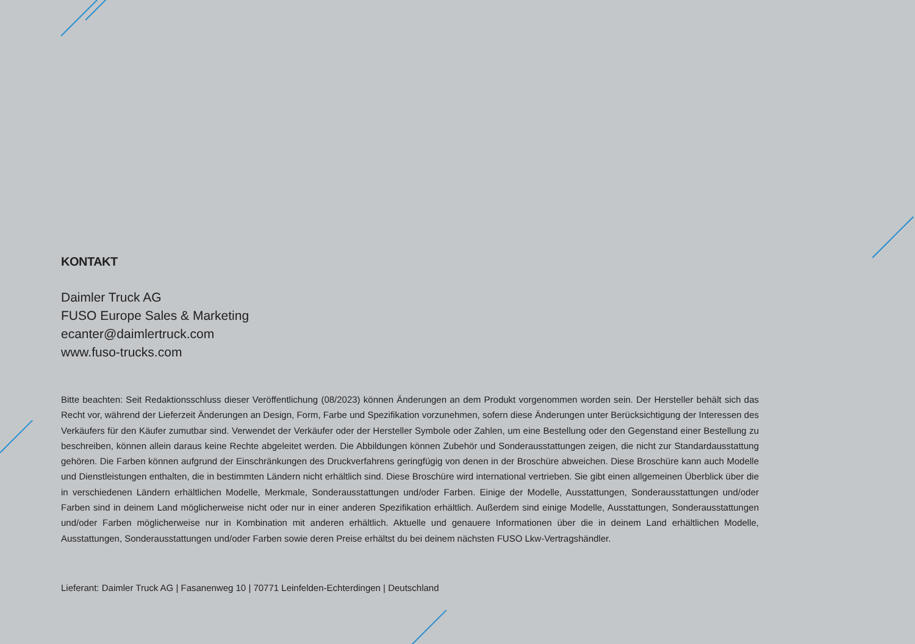KONTAKT
Daimler Truck AG
FUSO Europe Sales & Marketing
ecanter@daimlertruck.com
www.fuso-trucks.com
Bitte beachten: Seit Redaktionsschluss dieser Veröffentlichung (08/2023) können Änderungen an dem Produkt vorgenommen worden sein. Der Hersteller behält sich das Recht vor, während der Lieferzeit Änderungen an Design, Form, Farbe und Spezifikation vorzunehmen, sofern diese Änderungen unter Berücksichtigung der Interessen des Verkäufers für den Käufer zumutbar sind. Verwendet der Verkäufer oder der Hersteller Symbole oder Zahlen, um eine Bestellung oder den Gegenstand einer Bestellung zu beschreiben, können allein daraus keine Rechte abgeleitet werden. Die Abbildungen können Zubehör und Sonderausstattungen zeigen, die nicht zur Standardausstattung gehören. Die Farben können aufgrund der Einschränkungen des Druckverfahrens geringfügig von denen in der Broschüre abweichen. Diese Broschüre kann auch Modelle und Dienstleistungen enthalten, die in bestimmten Ländern nicht erhältlich sind. Diese Broschüre wird international vertrieben. Sie gibt einen allgemeinen Überblick über die in verschiedenen Ländern erhältlichen Modelle, Merkmale, Sonderausstattungen und/oder Farben. Einige der Modelle, Ausstattungen, Sonderausstattungen und/oder Farben sind in deinem Land möglicherweise nicht oder nur in einer anderen Spezifikation erhältlich. Außerdem sind einige Modelle, Ausstattungen, Sonderausstattungen und/oder Farben möglicherweise nur in Kombination mit anderen erhältlich. Aktuelle und genauere Informationen über die in deinem Land erhältlichen Modelle, Ausstattungen, Sonderausstattungen und/oder Farben sowie deren Preise erhältst du bei deinem nächsten FUSO Lkw-Vertragshändler.
Lieferant: Daimler Truck AG | Fasanenweg 10 | 70771 Leinfelden-Echterdingen | Deutschland